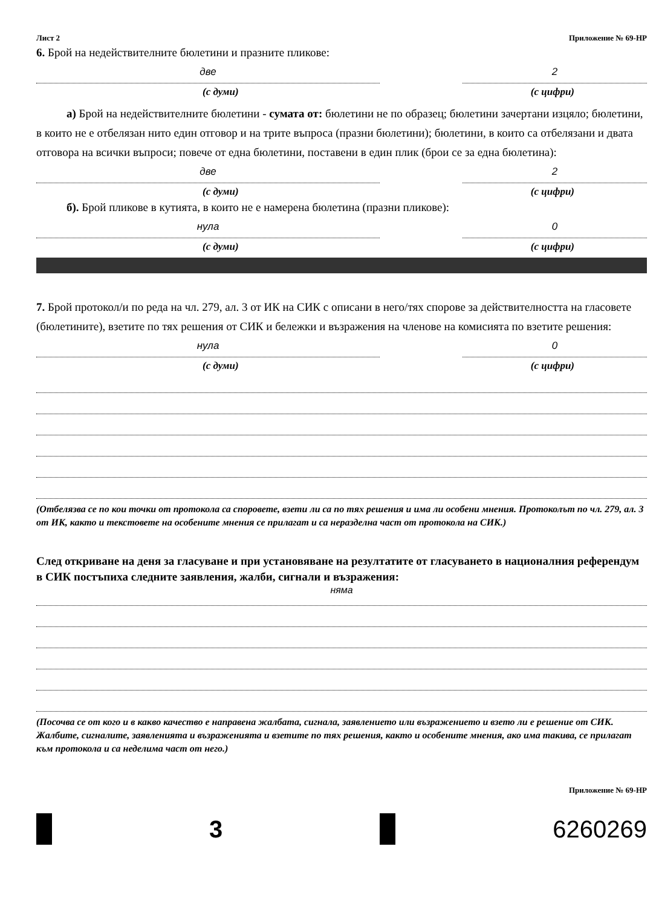Лист 2 Приложение № 69-НР
6. Брой на недействителните бюлетини и празните пликове:
две 2
(с думи) (с цифри)
а) Брой на недействителните бюлетини - сумата от: бюлетини не по образец; бюлетини зачертани изцяло; бюлетини, в които не е отбелязан нито един отговор и на трите въпроса (празни бюлетини); бюлетини, в които са отбелязани и двата отговора на всички въпроси; повече от една бюлетини, поставени в един плик (брои се за една бюлетина):
две 2
(с думи) (с цифри)
б). Брой пликове в кутията, в които не е намерена бюлетина (празни пликове):
нула 0
(с думи) (с цифри)
7. Брой протокол/и по реда на чл. 279, ал. 3 от ИК на СИК с описани в него/тях спорове за действителността на гласовете (бюлетините), взетите по тях решения от СИК и бележки и възражения на членове на комисията по взетите решения:
нула 0
(с думи) (с цифри)
(Отбелязва се по кои точки от протокола са споровете, взети ли са по тях решения и има ли особени мнения. Протоколът по чл. 279, ал. 3 от ИК, както и текстовете на особените мнения се прилагат и са неразделна част от протокола на СИК.)
След откриване на деня за гласуване и при установяване на резултатите от гласуването в националния референдум в СИК постъпиха следните заявления, жалби, сигнали и възражения:
няма
(Посочва се от кого и в какво качество е направена жалбата, сигнала, заявлението или възражението и взето ли е решение от СИК. Жалбите, сигналите, заявленията и възраженията и взетите по тях решения, както и особените мнения, ако има такива, се прилагат към протокола и са неделима част от него.)
Приложение № 69-НР
3 6260269